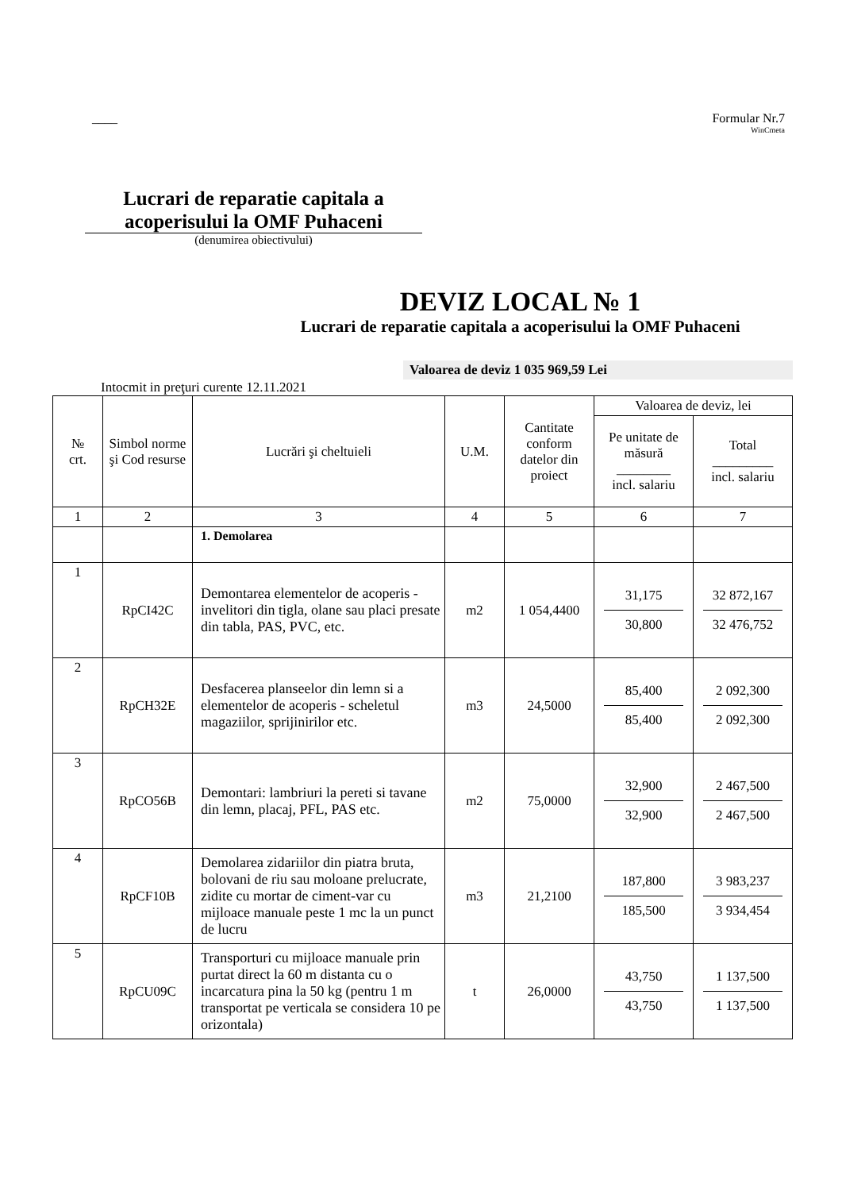____ Formular Nr.7
WinCmeta
Lucrari de reparatie capitala a acoperisului la OMF Puhaceni
(denumirea obiectivului)
DEVIZ LOCAL № 1
Lucrari de reparatie capitala a acoperisului la OMF Puhaceni
Valoarea de deviz 1 035 969,59 Lei
Intocmit in preţuri curente 12.11.2021
| № crt. | Simbol norme şi Cod resurse | Lucrări şi cheltuieli | U.M. | Cantitate conform datelor din proiect | Valoarea de deviz, lei | |
| --- | --- | --- | --- | --- | --- | --- |
| | | | | | Pe unitate de măsură ________ incl. salariu | Total _________ incl. salariu |
| 1 | 2 | 3 | 4 | 5 | 6 | 7 |
| | | 1. Demolarea | | | | |
| 1 | RpCI42C | Demontarea elementelor de acoperis - invelitori din tigla, olane sau placi presate din tabla, PAS, PVC, etc. | m2 | 1 054,4400 | 31,175 30,800 | 32 872,167 32 476,752 |
| 2 | RpCH32E | Desfacerea planseelor din lemn si a elementelor de acoperis - scheletul magaziilor, sprijinirilor etc. | m3 | 24,5000 | 85,400 85,400 | 2 092,300 2 092,300 |
| 3 | RpCO56B | Demontari: lambriuri la pereti si tavane din lemn, placaj, PFL, PAS etc. | m2 | 75,0000 | 32,900 32,900 | 2 467,500 2 467,500 |
| 4 | RpCF10B | Demolarea zidariilor din piatra bruta, bolovani de riu sau moloane prelucrate, zidite cu mortar de ciment-var cu mijloace manuale peste 1 mc la un punct de lucru | m3 | 21,2100 | 187,800 185,500 | 3 983,237 3 934,454 |
| 5 | RpCU09C | Transporturi cu mijloace manuale prin purtat direct la 60 m distanta cu o incarcatura pina la 50 kg (pentru 1 m transportat pe verticala se considera 10 pe orizontala) | t | 26,0000 | 43,750 43,750 | 1 137,500 1 137,500 |